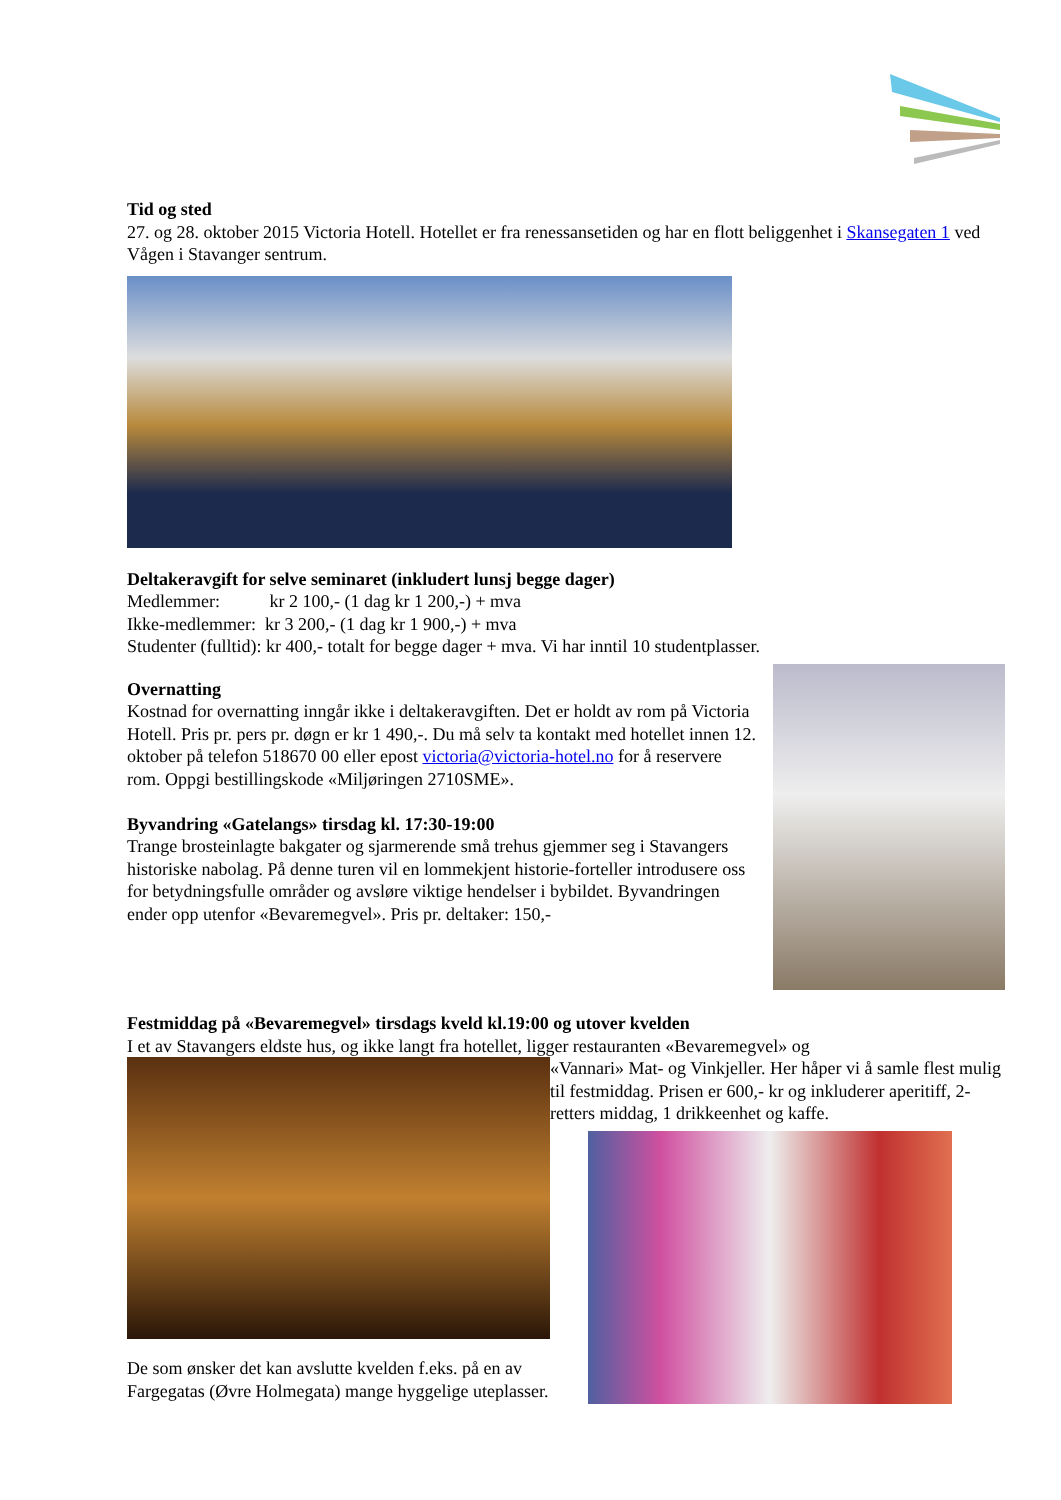Tid og sted
27. og 28. oktober 2015 Victoria Hotell. Hotellet er fra renessansetiden og har en flott beliggenhet i Skansegaten 1 ved Vågen i Stavanger sentrum.
Deltakeravgift for selve seminaret (inkludert lunsj begge dager)
Medlemmer: kr 2 100,- (1 dag kr 1 200,-) + mva
Ikke-medlemmer: kr 3 200,- (1 dag kr 1 900,-) + mva
Studenter (fulltid): kr 400,- totalt for begge dager + mva. Vi har inntil 10 studentplasser.
Overnatting
Kostnad for overnatting inngår ikke i deltakeravgiften. Det er holdt av rom på Victoria Hotell. Pris pr. pers pr. døgn er kr 1 490,-. Du må selv ta kontakt med hotellet innen 12. oktober på telefon 518670 00 eller epost victoria@victoria-hotel.no for å reservere rom. Oppgi bestillingskode «Miljøringen 2710SME».
Byvandring «Gatelangs» tirsdag kl. 17:30-19:00
Trange brosteinlagte bakgater og sjarmerende små trehus gjemmer seg i Stavangers historiske nabolag. På denne turen vil en lommekjent historie-forteller introdusere oss for betydningsfulle områder og avsløre viktige hendelser i bybildet. Byvandringen ender opp utenfor «Bevaremegvel». Pris pr. deltaker: 150,-
Festmiddag på «Bevaremegvel» tirsdags kveld kl.19:00 og utover kvelden
I et av Stavangers eldste hus, og ikke langt fra hotellet, ligger restauranten «Bevaremegvel» og
De som ønsker det kan avslutte kvelden f.eks. på en av Fargegatas (Øvre Holmegata) mange hyggelige uteplasser.
«Vannari» Mat- og Vinkjeller. Her håper vi å samle flest mulig til festmiddag. Prisen er 600,- kr og inkluderer aperitiff, 2-retters middag, 1 drikkeenhet og kaffe.